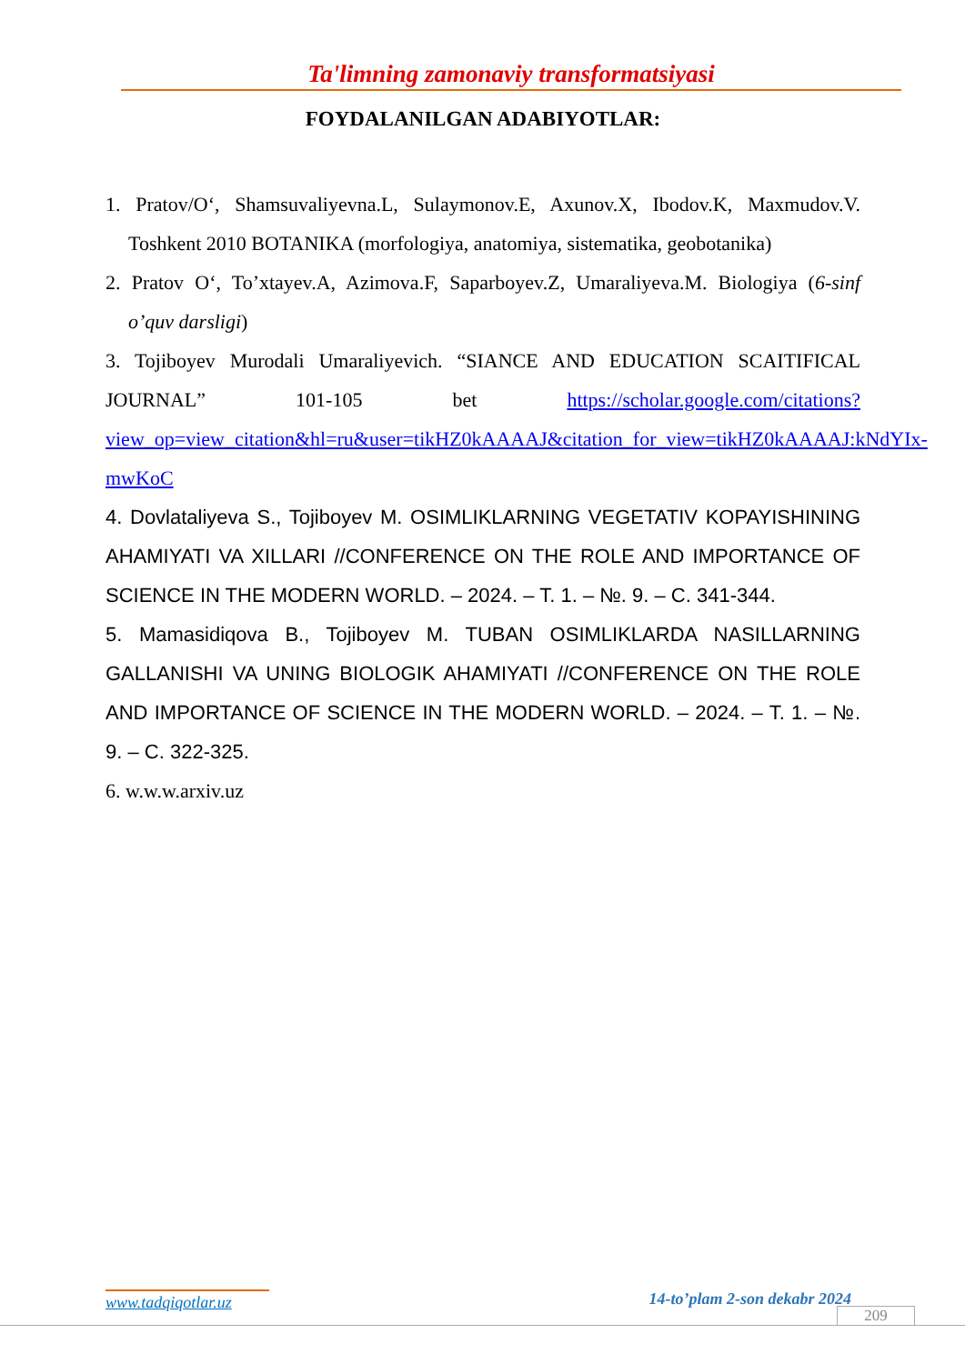Ta'limning zamonaviy transformatsiyasi
FOYDALANILGAN ADABIYOTLAR:
1. Pratov/O‘, Shamsuvaliyevna.L, Sulaymonov.E, Axunov.X, Ibodov.K, Maxmudov.V. Toshkent 2010 BOTANIKA (morfologiya, anatomiya, sistematika, geobotanika)
2. Pratov O‘, To’xtayev.A, Azimova.F, Saparboyev.Z, Umaraliyeva.M. Biologiya (6-sinf o’quv darsligi)
3. Tojiboyev Murodali Umaraliyevich. “SIANCE AND EDUCATION SCAITIFICAL JOURNAL” 101-105 bet https://scholar.google.com/citations?view_op=view_citation&hl=ru&user=tikHZ0kAAAAJ&citation_for_view=tikHZ0kAAAAJ:kNdYIx-mwKoC
4. Dovlataliyeva S., Tojiboyev M. OSIMLIKLARNING VEGETATIV KOPAYISHINING AHAMIYATI VA XILLARI //CONFERENCE ON THE ROLE AND IMPORTANCE OF SCIENCE IN THE MODERN WORLD. – 2024. – T. 1. – №. 9. – С. 341-344.
5. Mamasidiqova B., Tojiboyev M. TUBAN OSIMLIKLARDA NASILLARNING GALLANISHI VA UNING BIOLOGIK AHAMIYATI //CONFERENCE ON THE ROLE AND IMPORTANCE OF SCIENCE IN THE MODERN WORLD. – 2024. – T. 1. – №. 9. – С. 322-325.
6. w.w.w.arxiv.uz
www.tadqiqotlar.uz 14-to’plam 2-son dekabr 2024
209